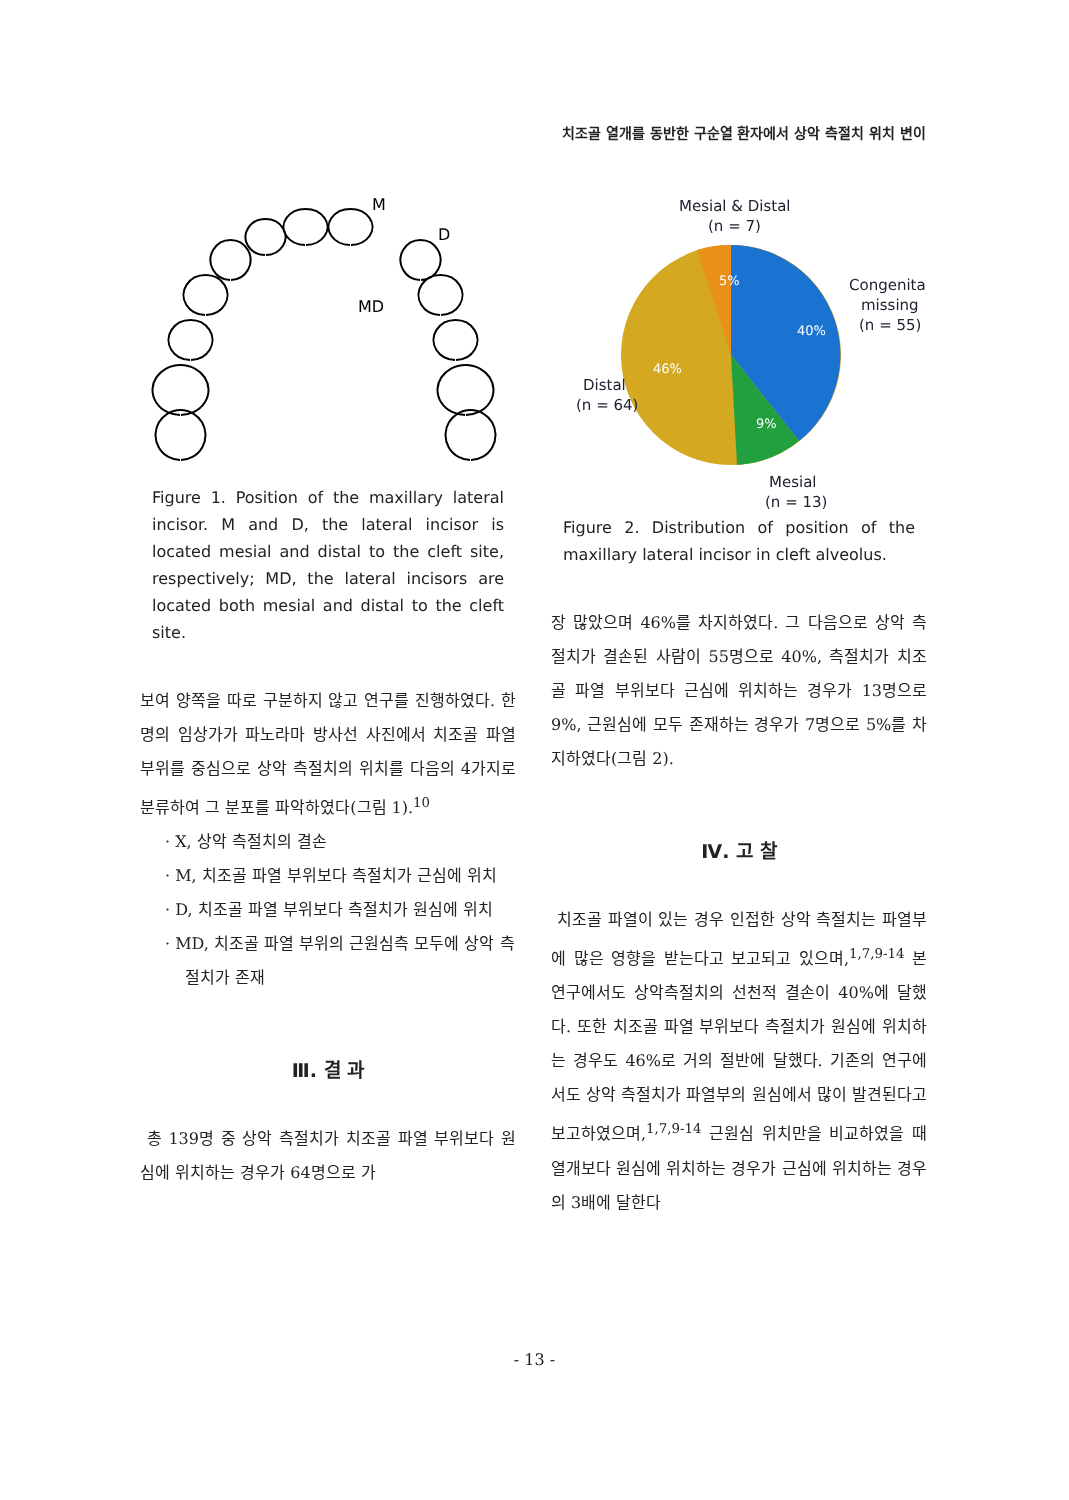치조골 열개를 동반한 구순열 환자에서 상악 측절치 위치 변이
M
D
MD
Figure 1. Position of the maxillary lateral incisor. M and D, the lateral incisor is located mesial and distal to the cleft site, respectively; MD, the lateral incisors are located both mesial and distal to the cleft site.
보여 양쪽을 따로 구분하지 않고 연구를 진행하였다. 한 명의 임상가가 파노라마 방사선 사진에서 치조골 파열 부위를 중심으로 상악 측절치의 위치를 다음의 4가지로 분류하여 그 분포를 파악하였다(그림 1).<sup>10</sup>
· X, 상악 측절치의 결손
· M, 치조골 파열 부위보다 측절치가 근심에 위치
· D, 치조골 파열 부위보다 측절치가 원심에 위치
· MD, 치조골 파열 부위의 근원심측 모두에 상악 측절치가 존재
Ⅲ. 결 과
총 139명 중 상악 측절치가 치조골 파열 부위보다 원심에 위치하는 경우가 64명으로 가
Mesial & Distal
(n = 7)
Congenital
missing
(n = 55)
Distal
(n = 64)
Mesial
(n = 13)
5%
40%
46%
9%
Figure 2. Distribution of position of the maxillary lateral incisor in cleft alveolus.
장 많았으며 46%를 차지하였다. 그 다음으로 상악 측절치가 결손된 사람이 55명으로 40%, 측절치가 치조골 파열 부위보다 근심에 위치하는 경우가 13명으로 9%, 근원심에 모두 존재하는 경우가 7명으로 5%를 차지하였다(그림 2).
Ⅳ. 고 찰
치조골 파열이 있는 경우 인접한 상악 측절치는 파열부에 많은 영향을 받는다고 보고되고 있으며,<sup>1,7,9-14</sup> 본 연구에서도 상악측절치의 선천적 결손이 40%에 달했다. 또한 치조골 파열 부위보다 측절치가 원심에 위치하는 경우도 46%로 거의 절반에 달했다. 기존의 연구에서도 상악 측절치가 파열부의 원심에서 많이 발견된다고 보고하였으며,<sup>1,7,9-14</sup> 근원심 위치만을 비교하였을 때 열개보다 원심에 위치하는 경우가 근심에 위치하는 경우의 3배에 달한다
- 13 -